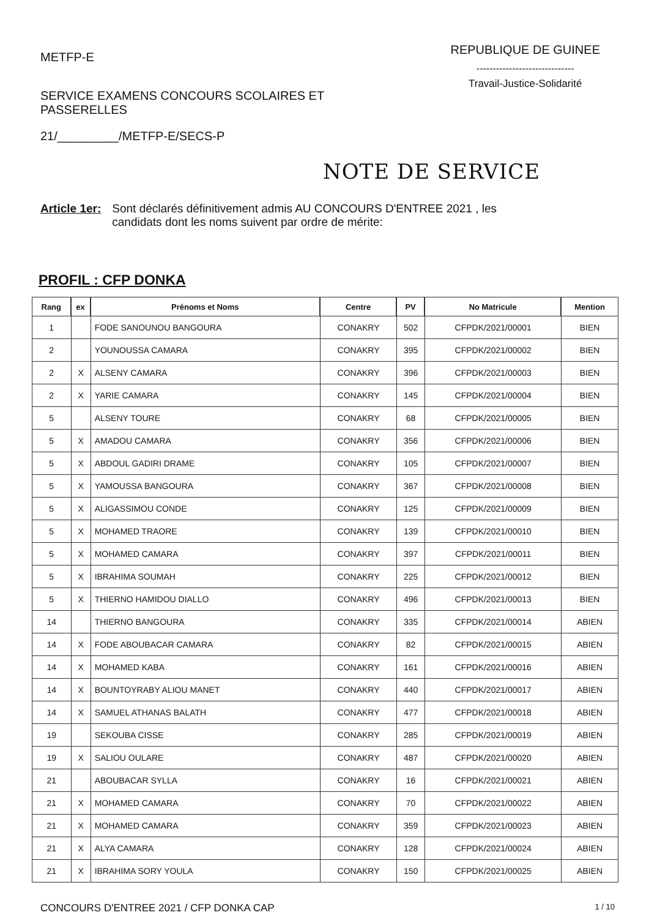METFP-E
SERVICE EXAMENS CONCOURS SCOLAIRES ET PASSERELLES
21/_________/METFP-E/SECS-P
REPUBLIQUE DE GUINEE
------------------------------
Travail-Justice-Solidarité
NOTE DE SERVICE
Article 1er: Sont déclarés définitivement admis AU CONCOURS D'ENTREE 2021 , les
candidats dont les noms suivent par ordre de mérite:
PROFIL : CFP DONKA
| Rang | ex | Prénoms et Noms | Centre | PV | No Matricule | Mention |
| --- | --- | --- | --- | --- | --- | --- |
| 1 | | FODE SANOUNOU BANGOURA | CONAKRY | 502 | CFPDK/2021/00001 | BIEN |
| 2 | | YOUNOUSSA CAMARA | CONAKRY | 395 | CFPDK/2021/00002 | BIEN |
| 2 | X | ALSENY CAMARA | CONAKRY | 396 | CFPDK/2021/00003 | BIEN |
| 2 | X | YARIE CAMARA | CONAKRY | 145 | CFPDK/2021/00004 | BIEN |
| 5 | | ALSENY TOURE | CONAKRY | 68 | CFPDK/2021/00005 | BIEN |
| 5 | X | AMADOU CAMARA | CONAKRY | 356 | CFPDK/2021/00006 | BIEN |
| 5 | X | ABDOUL GADIRI DRAME | CONAKRY | 105 | CFPDK/2021/00007 | BIEN |
| 5 | X | YAMOUSSA BANGOURA | CONAKRY | 367 | CFPDK/2021/00008 | BIEN |
| 5 | X | ALIGASSIMOU CONDE | CONAKRY | 125 | CFPDK/2021/00009 | BIEN |
| 5 | X | MOHAMED TRAORE | CONAKRY | 139 | CFPDK/2021/00010 | BIEN |
| 5 | X | MOHAMED CAMARA | CONAKRY | 397 | CFPDK/2021/00011 | BIEN |
| 5 | X | IBRAHIMA SOUMAH | CONAKRY | 225 | CFPDK/2021/00012 | BIEN |
| 5 | X | THIERNO HAMIDOU DIALLO | CONAKRY | 496 | CFPDK/2021/00013 | BIEN |
| 14 | | THIERNO BANGOURA | CONAKRY | 335 | CFPDK/2021/00014 | ABIEN |
| 14 | X | FODE ABOUBACAR CAMARA | CONAKRY | 82 | CFPDK/2021/00015 | ABIEN |
| 14 | X | MOHAMED KABA | CONAKRY | 161 | CFPDK/2021/00016 | ABIEN |
| 14 | X | BOUNTOYRABY ALIOU MANET | CONAKRY | 440 | CFPDK/2021/00017 | ABIEN |
| 14 | X | SAMUEL ATHANAS BALATH | CONAKRY | 477 | CFPDK/2021/00018 | ABIEN |
| 19 | | SEKOUBA CISSE | CONAKRY | 285 | CFPDK/2021/00019 | ABIEN |
| 19 | X | SALIOU OULARE | CONAKRY | 487 | CFPDK/2021/00020 | ABIEN |
| 21 | | ABOUBACAR SYLLA | CONAKRY | 16 | CFPDK/2021/00021 | ABIEN |
| 21 | X | MOHAMED CAMARA | CONAKRY | 70 | CFPDK/2021/00022 | ABIEN |
| 21 | X | MOHAMED CAMARA | CONAKRY | 359 | CFPDK/2021/00023 | ABIEN |
| 21 | X | ALYA CAMARA | CONAKRY | 128 | CFPDK/2021/00024 | ABIEN |
| 21 | X | IBRAHIMA SORY YOULA | CONAKRY | 150 | CFPDK/2021/00025 | ABIEN |
CONCOURS D'ENTREE 2021 / CFP DONKA CAP 1 / 10